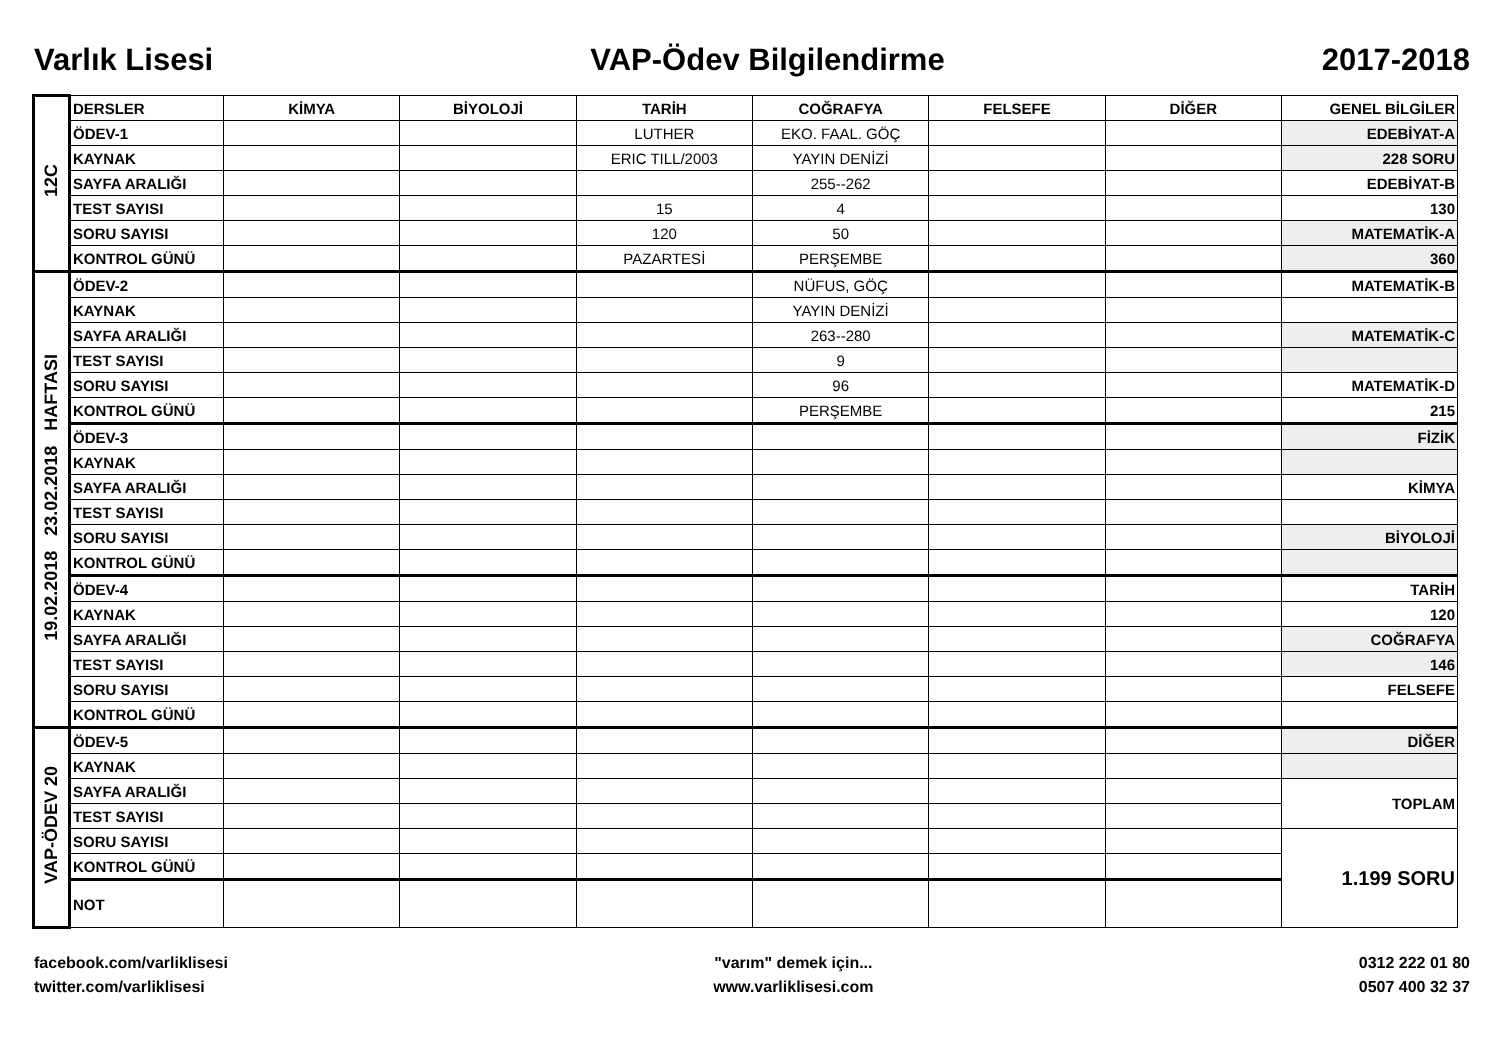Varlık Lisesi VAP-Ödev Bilgilendirme 2017-2018
| 12C | DERSLER | KİMYA | BİYOLOJİ | TARİH | COĞRAFYA | FELSEFE | DİĞER | GENEL BİLGİLER |
| | ÖDEV-1 | | | LUTHER | EKO. FAAL. GÖÇ | | | EDEBİYAT-A |
| | KAYNAK | | | ERIC TILL/2003 | YAYIN DENİZİ | | | 228 SORU |
| | SAYFA ARALIĞI | | | | 255--262 | | | EDEBİYAT-B |
| | TEST SAYISI | | | 15 | 4 | | | 130 |
| | SORU SAYISI | | | 120 | 50 | | | MATEMATİK-A |
| | KONTROL GÜNÜ | | | PAZARTESİ | PERŞEMBE | | | 360 |
| 19.02.2018 23.02.2018 HAFTASI | ÖDEV-2 | | | | NÜFUS, GÖÇ | | | MATEMATİK-B |
| | KAYNAK | | | | YAYIN DENİZİ | | | |
| | SAYFA ARALIĞI | | | | 263--280 | | | MATEMATİK-C |
| | TEST SAYISI | | | | 9 | | | |
| | SORU SAYISI | | | | 96 | | | MATEMATİK-D |
| | KONTROL GÜNÜ | | | | PERŞEMBE | | | 215 |
| | ÖDEV-3 | | | | | | | FİZİK |
| | KAYNAK | | | | | | | |
| | SAYFA ARALIĞI | | | | | | | KİMYA |
| | TEST SAYISI | | | | | | | |
| | SORU SAYISI | | | | | | | BİYOLOJİ |
| | KONTROL GÜNÜ | | | | | | | |
| | ÖDEV-4 | | | | | | | TARİH |
| | KAYNAK | | | | | | | 120 |
| | SAYFA ARALIĞI | | | | | | | COĞRAFYA |
| | TEST SAYISI | | | | | | | 146 |
| | SORU SAYISI | | | | | | | FELSEFE |
| | KONTROL GÜNÜ | | | | | | | |
| VAP-ÖDEV 20 | ÖDEV-5 | | | | | | | DİĞER |
| | KAYNAK | | | | | | | |
| | SAYFA ARALIĞI | | | | | | | TOPLAM |
| | TEST SAYISI | | | | | | | |
| | SORU SAYISI | | | | | | | 1.199 SORU |
| | KONTROL GÜNÜ | | | | | | | |
| | NOT | | | | | | | |
facebook.com/varliklisesi
twitter.com/varliklisesi
"varım" demek için...
www.varliklisesi.com
0312 222 01 80
0507 400 32 37